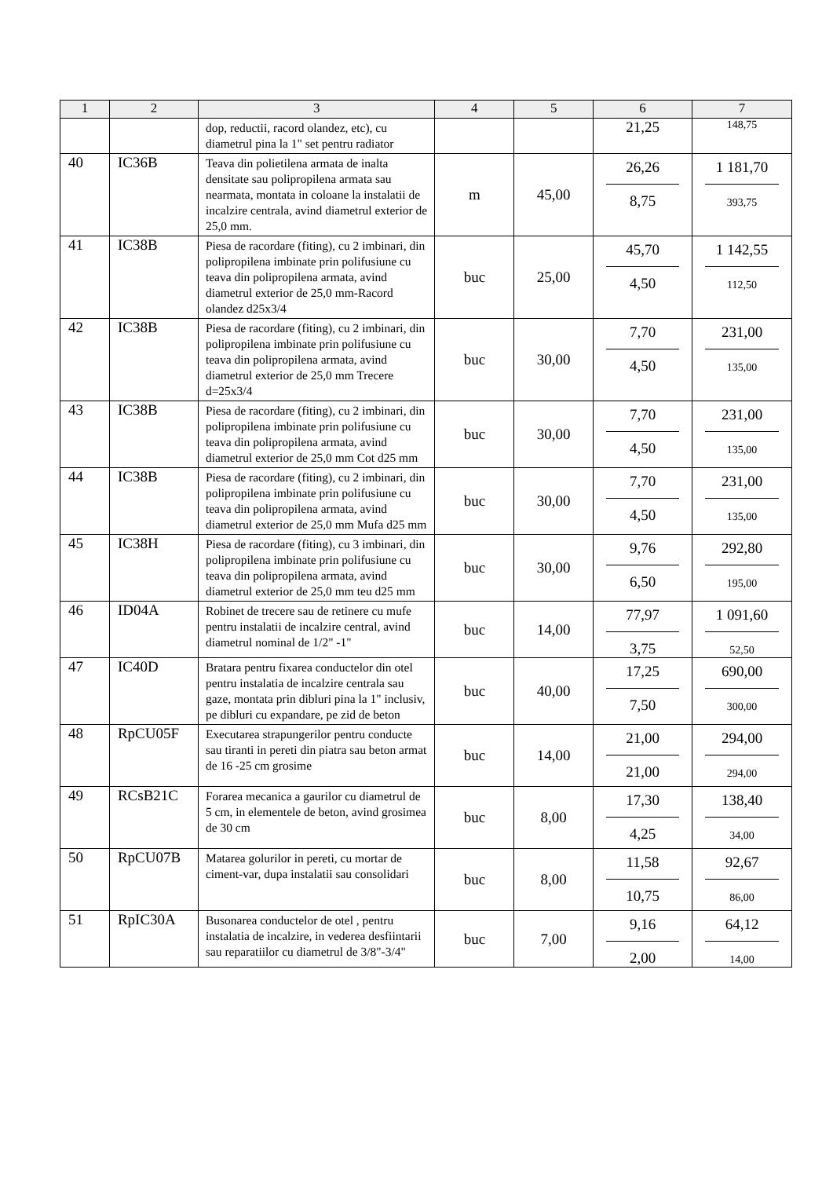| 1 | 2 | 3 | 4 | 5 | 6 | 7 |
| --- | --- | --- | --- | --- | --- | --- |
| | | dop, reductii, racord olandez, etc), cu diametrul pina la 1" set pentru radiator | | | 21,25 | 148,75 |
| 40 | IC36B | Teava din polietilena armata de inalta densitate sau polipropilena armata sau nearmata, montata in coloane la instalatii de incalzire centrala, avind diametrul exterior de 25,0 mm. | m | 45,00 | 26,26 8,75 | 1 181,70 393,75 |
| 41 | IC38B | Piesa de racordare (fiting), cu 2 imbinari, din polipropilena imbinate prin polifusiune cu teava din polipropilena armata, avind diametrul exterior de 25,0 mm-Racord olandez d25x3/4 | buc | 25,00 | 45,70 4,50 | 1 142,55 112,50 |
| 42 | IC38B | Piesa de racordare (fiting), cu 2 imbinari, din polipropilena imbinate prin polifusiune cu teava din polipropilena armata, avind diametrul exterior de 25,0 mm Trecere d=25x3/4 | buc | 30,00 | 7,70 4,50 | 231,00 135,00 |
| 43 | IC38B | Piesa de racordare (fiting), cu 2 imbinari, din polipropilena imbinate prin polifusiune cu teava din polipropilena armata, avind diametrul exterior de 25,0 mm Cot d25 mm | buc | 30,00 | 7,70 4,50 | 231,00 135,00 |
| 44 | IC38B | Piesa de racordare (fiting), cu 2 imbinari, din polipropilena imbinate prin polifusiune cu teava din polipropilena armata, avind diametrul exterior de 25,0 mm Mufa d25 mm | buc | 30,00 | 7,70 4,50 | 231,00 135,00 |
| 45 | IC38H | Piesa de racordare (fiting), cu 3 imbinari, din polipropilena imbinate prin polifusiune cu teava din polipropilena armata, avind diametrul exterior de 25,0 mm teu d25 mm | buc | 30,00 | 9,76 6,50 | 292,80 195,00 |
| 46 | ID04A | Robinet de trecere sau de retinere cu mufe pentru instalatii de incalzire central, avind diametrul nominal de 1/2" -1" | buc | 14,00 | 77,97 3,75 | 1 091,60 52,50 |
| 47 | IC40D | Bratara pentru fixarea conductelor din otel pentru instalatia de incalzire centrala sau gaze, montata prin dibluri pina la 1" inclusiv, pe dibluri cu expandare, pe zid de beton | buc | 40,00 | 17,25 7,50 | 690,00 300,00 |
| 48 | RpCU05F | Executarea strapungerilor pentru conducte sau tiranti in pereti din piatra sau beton armat de 16 -25 cm grosime | buc | 14,00 | 21,00 21,00 | 294,00 294,00 |
| 49 | RCsB21C | Forarea mecanica a gaurilor cu diametrul de 5 cm, in elementele de beton, avind grosimea de 30 cm | buc | 8,00 | 17,30 4,25 | 138,40 34,00 |
| 50 | RpCU07B | Matarea golurilor in pereti, cu mortar de ciment-var, dupa instalatii sau consolidari | buc | 8,00 | 11,58 10,75 | 92,67 86,00 |
| 51 | RpIC30A | Busonarea conductelor de otel , pentru instalatia de incalzire, in vederea desfiintarii sau reparatiilor cu diametrul de 3/8"-3/4" | buc | 7,00 | 9,16 2,00 | 64,12 14,00 |